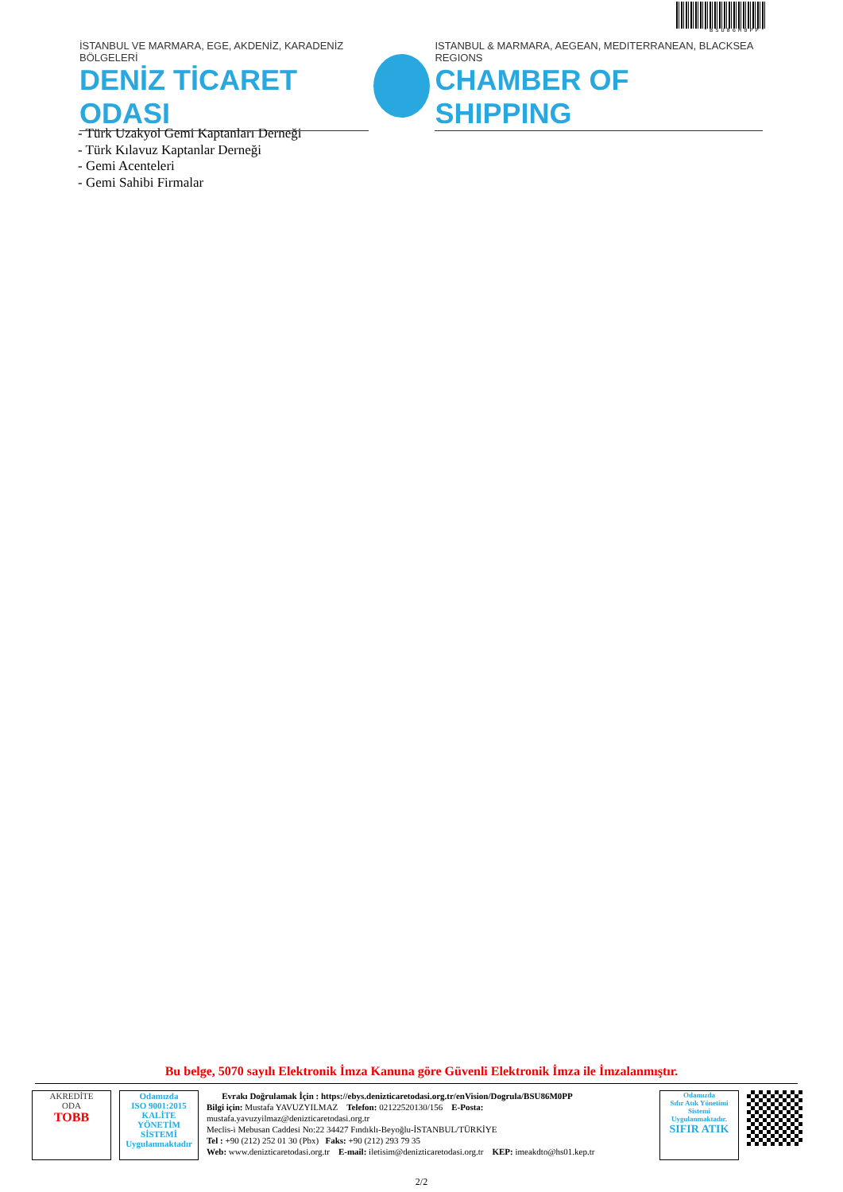*BSU86M0PP*
İSTANBUL VE MARMARA, EGE, AKDENİZ, KARADENİZ BÖLGELERİ
DENİZ TİCARET ODASI
ISTANBUL & MARMARA, AEGEAN, MEDITERRANEAN, BLACKSEA REGIONS
CHAMBER OF SHIPPING
- Türk Uzakyol Gemi Kaptanları Derneği
- Türk Kılavuz Kaptanlar Derneği
- Gemi Acenteleri
- Gemi Sahibi Firmalar
Bu belge, 5070 sayılı Elektronik İmza Kanuna göre Güvenli Elektronik İmza ile İmzalanmıştır.
AKREDİTE
ODA
TOBB
Odamızda
ISO 9001:2015
KALİTE
YÖNETİM
SİSTEMİ
Uygulanmaktadır
Evrakı Doğrulamak İçin : https://ebys.denizticaretodasi.org.tr/enVision/Dogrula/BSU86M0PP
Bilgi için: Mustafa YAVUZYILMAZ Telefon: 02122520130/156 E-Posta:
mustafa.yavuzyilmaz@denizticaretodasi.org.tr
Meclis-i Mebusan Caddesi No:22 34427 Fındıklı-Beyoğlu-İSTANBUL/TÜRKİYE
Tel : +90 (212) 252 01 30 (Pbx) Faks: +90 (212) 293 79 35
Web: www.denizticaretodasi.org.tr E-mail: iletisim@denizticaretodasi.org.tr KEP: imeakdto@hs01.kep.tr
Odamızda
Sıfır Atık Yönetimi
Sistemi
Uygulanmaktadır.
SIFIR ATIK
2/2